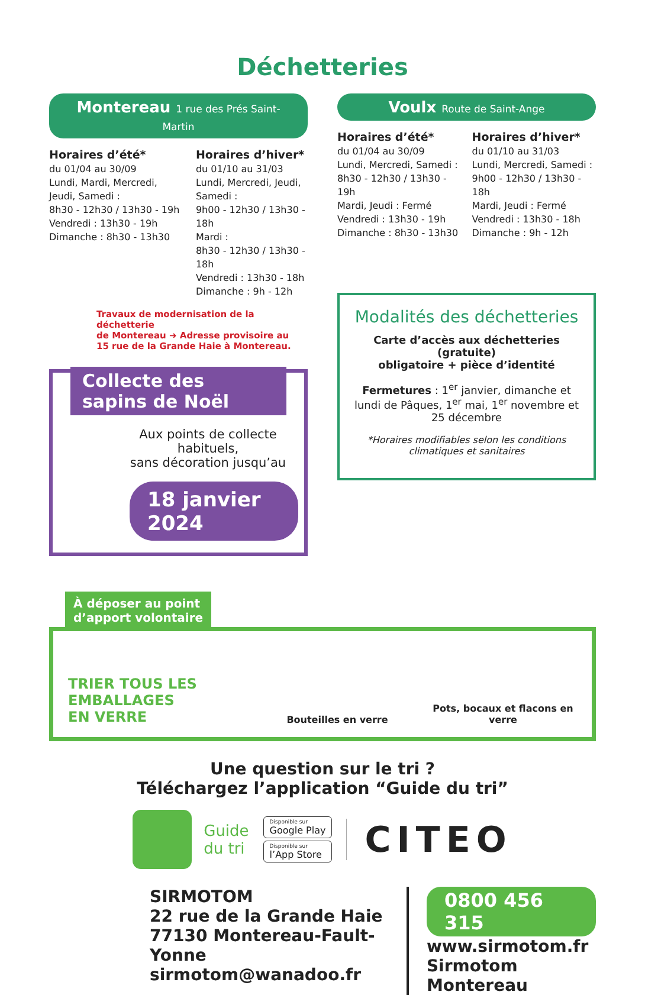Déchetteries
Montereau 1 rue des Prés Saint-Martin
Horaires d’été*
du 01/04 au 30/09
Lundi, Mardi, Mercredi, Jeudi, Samedi :
8h30 - 12h30 / 13h30 - 19h
Vendredi : 13h30 - 19h
Dimanche : 8h30 - 13h30
Horaires d’hiver*
du 01/10 au 31/03
Lundi, Mercredi, Jeudi, Samedi :
9h00 - 12h30 / 13h30 - 18h
Mardi :
8h30 - 12h30 / 13h30 - 18h
Vendredi : 13h30 - 18h
Dimanche : 9h - 12h
Travaux de modernisation de la déchetterie
de Montereau ➜ Adresse provisoire au
15 rue de la Grande Haie à Montereau.
Collecte des sapins de Noël
Aux points de collecte habituels,
sans décoration jusqu’au
18 janvier 2024
Voulx Route de Saint-Ange
Horaires d’été*
du 01/04 au 30/09
Lundi, Mercredi, Samedi :
8h30 - 12h30 / 13h30 - 19h
Mardi, Jeudi : Fermé
Vendredi : 13h30 - 19h
Dimanche : 8h30 - 13h30
Horaires d’hiver*
du 01/10 au 31/03
Lundi, Mercredi, Samedi :
9h00 - 12h30 / 13h30 - 18h
Mardi, Jeudi : Fermé
Vendredi : 13h30 - 18h
Dimanche : 9h - 12h
Modalités des déchetteries
Carte d’accès aux déchetteries (gratuite)
obligatoire + pièce d’identité
Fermetures : 1<sup>er</sup> janvier, dimanche et lundi de Pâques, 1<sup>er</sup> mai, 1<sup>er</sup> novembre et 25 décembre
*Horaires modifiables selon les conditions climatiques et sanitaires
À déposer au point
d’apport volontaire
TRIER TOUS LES
EMBALLAGES
EN VERRE
Bouteilles en verre
Pots, bocaux et flacons en verre
Une question sur le tri ?
Téléchargez l’application “Guide du tri”
Guide
du tri
Disponible sur
Google Play
Disponible sur
l’App Store
CITEO
SIRMOTOM
22 rue de la Grande Haie
77130 Montereau-Fault-Yonne
sirmotom@wanadoo.fr
0800 456 315
www.sirmotom.fr
Sirmotom Montereau